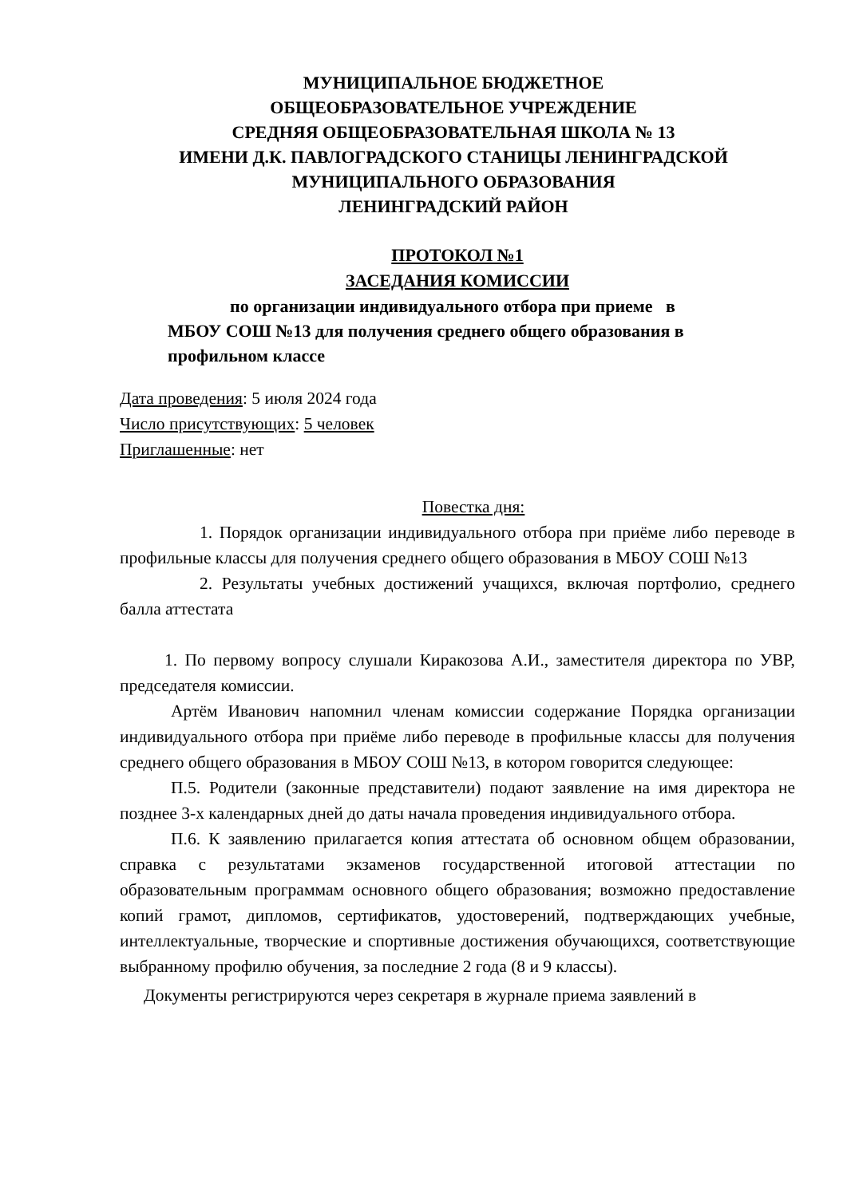МУНИЦИПАЛЬНОЕ БЮДЖЕТНОЕ
ОБЩЕОБРАЗОВАТЕЛЬНОЕ УЧРЕЖДЕНИЕ
СРЕДНЯЯ ОБЩЕОБРАЗОВАТЕЛЬНАЯ ШКОЛА № 13
ИМЕНИ Д.К. ПАВЛОГРАДСКОГО СТАНИЦЫ ЛЕНИНГРАДСКОЙ
МУНИЦИПАЛЬНОГО ОБРАЗОВАНИЯ
ЛЕНИНГРАДСКИЙ РАЙОН
ПРОТОКОЛ №1
ЗАСЕДАНИЯ КОМИССИИ
по организации индивидуального отбора при приеме в
МБОУ СОШ №13 для получения среднего общего образования в
профильном классе
Дата проведения: 5 июля 2024 года
Число присутствующих: 5 человек
Приглашенные: нет
Повестка дня:
1. Порядок организации индивидуального отбора при приёме либо переводе в профильные классы для получения среднего общего образования в МБОУ СОШ №13
2. Результаты учебных достижений учащихся, включая портфолио, среднего балла аттестата
1. По первому вопросу слушали Киракозова А.И., заместителя директора по УВР, председателя комиссии.
Артём Иванович напомнил членам комиссии содержание Порядка организации индивидуального отбора при приёме либо переводе в профильные классы для получения среднего общего образования в МБОУ СОШ №13, в котором говорится следующее:
П.5. Родители (законные представители) подают заявление на имя директора не позднее 3-х календарных дней до даты начала проведения индивидуального отбора.
П.6. К заявлению прилагается копия аттестата об основном общем образовании, справка с результатами экзаменов государственной итоговой аттестации по образовательным программам основного общего образования; возможно предоставление копий грамот, дипломов, сертификатов, удостоверений, подтверждающих учебные, интеллектуальные, творческие и спортивные достижения обучающихся, соответствующие выбранному профилю обучения, за последние 2 года (8 и 9 классы).
Документы регистрируются через секретаря в журнале приема заявлений в